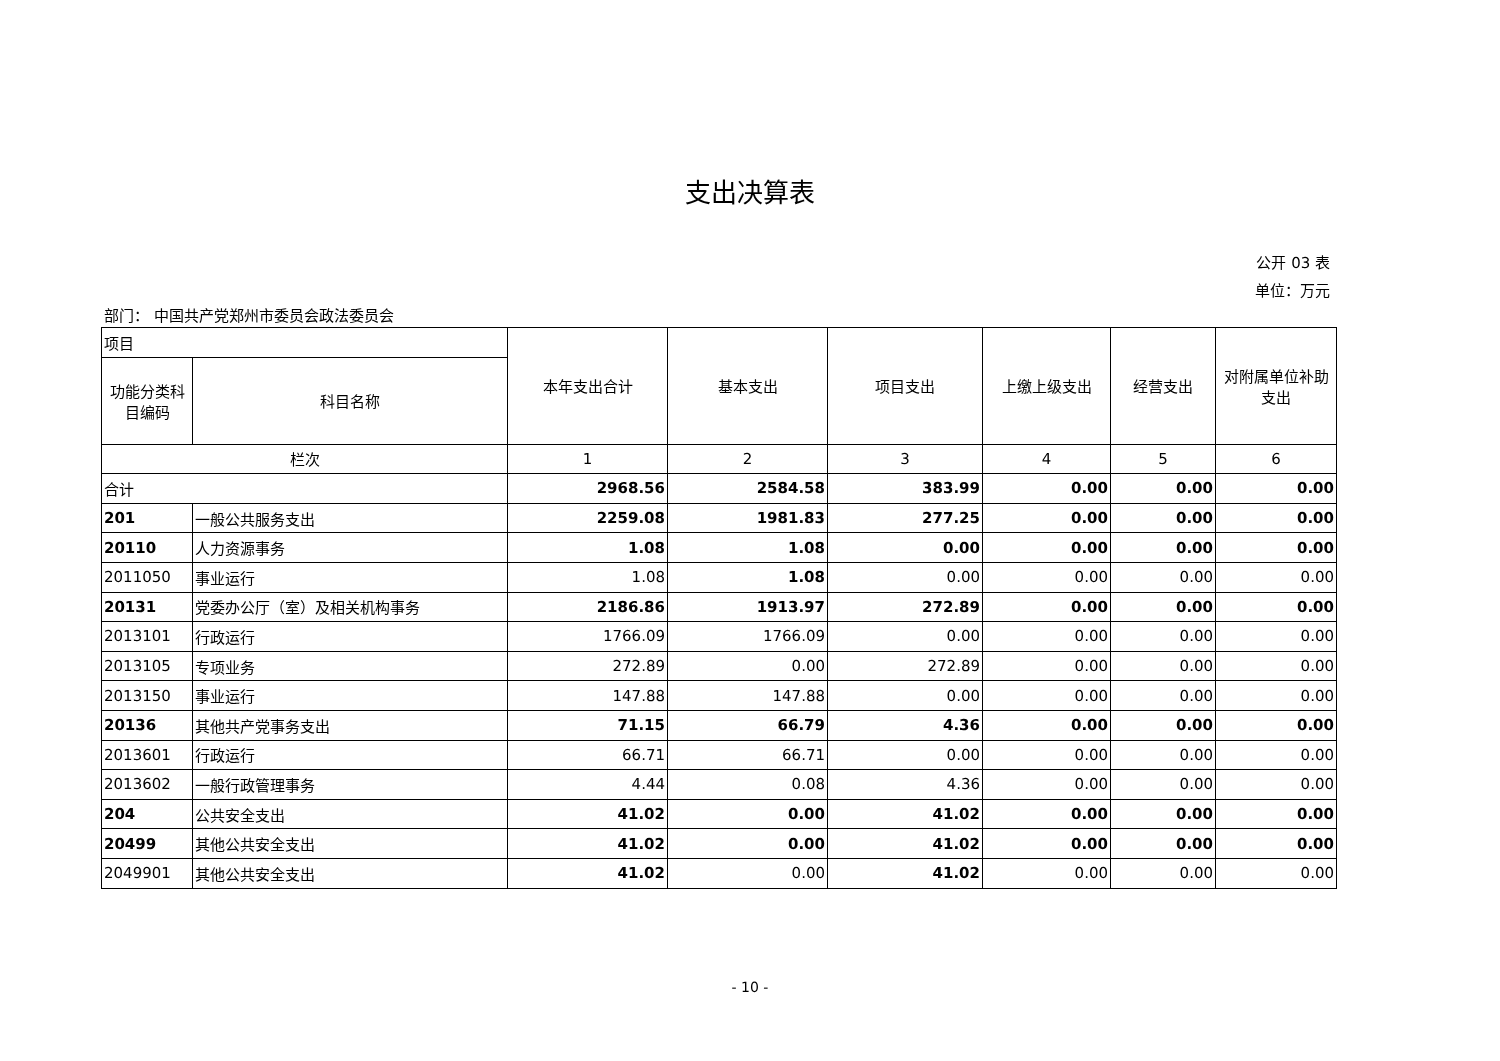支出决算表
公开 03 表
单位：万元
部门： 中国共产党郑州市委员会政法委员会
| 项目 | | 本年支出合计 | 基本支出 | 项目支出 | 上缴上级支出 | 经营支出 | 对附属单位补助支出 |
| --- | --- | --- | --- | --- | --- | --- | --- |
| 功能分类科目编码 | 科目名称 | | | | | | |
| 栏次 | | 1 | 2 | 3 | 4 | 5 | 6 |
| 合计 | | 2968.56 | 2584.58 | 383.99 | 0.00 | 0.00 | 0.00 |
| 201 | 一般公共服务支出 | 2259.08 | 1981.83 | 277.25 | 0.00 | 0.00 | 0.00 |
| 20110 | 人力资源事务 | 1.08 | 1.08 | 0.00 | 0.00 | 0.00 | 0.00 |
| 2011050 | 事业运行 | 1.08 | 1.08 | 0.00 | 0.00 | 0.00 | 0.00 |
| 20131 | 党委办公厅（室）及相关机构事务 | 2186.86 | 1913.97 | 272.89 | 0.00 | 0.00 | 0.00 |
| 2013101 | 行政运行 | 1766.09 | 1766.09 | 0.00 | 0.00 | 0.00 | 0.00 |
| 2013105 | 专项业务 | 272.89 | 0.00 | 272.89 | 0.00 | 0.00 | 0.00 |
| 2013150 | 事业运行 | 147.88 | 147.88 | 0.00 | 0.00 | 0.00 | 0.00 |
| 20136 | 其他共产党事务支出 | 71.15 | 66.79 | 4.36 | 0.00 | 0.00 | 0.00 |
| 2013601 | 行政运行 | 66.71 | 66.71 | 0.00 | 0.00 | 0.00 | 0.00 |
| 2013602 | 一般行政管理事务 | 4.44 | 0.08 | 4.36 | 0.00 | 0.00 | 0.00 |
| 204 | 公共安全支出 | 41.02 | 0.00 | 41.02 | 0.00 | 0.00 | 0.00 |
| 20499 | 其他公共安全支出 | 41.02 | 0.00 | 41.02 | 0.00 | 0.00 | 0.00 |
| 2049901 | 其他公共安全支出 | 41.02 | 0.00 | 41.02 | 0.00 | 0.00 | 0.00 |
- 10 -